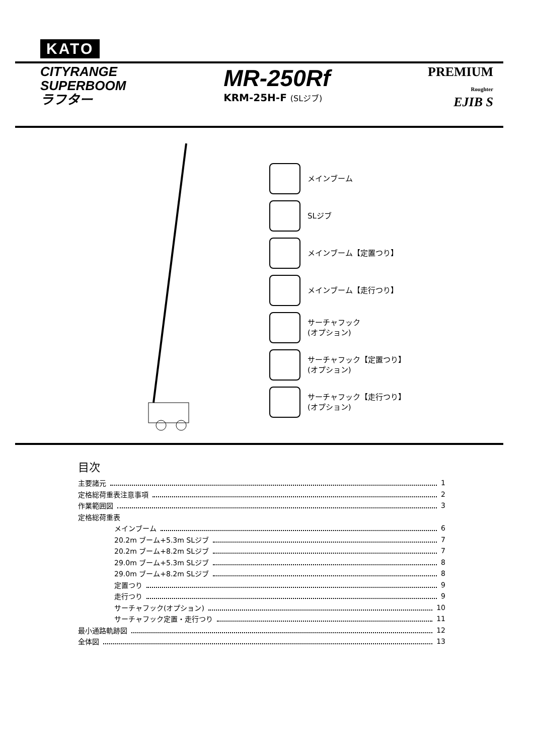KATO
CITYRANGE
SUPERBOOM
ラフター
MR-250Rf
KRM-25H-F (SLジブ)
PREMIUM
Roughter
EJIB S
メインブーム
SLジブ
メインブーム【定置つり】
メインブーム【走行つり】
サーチャフック
(オプション)
サーチャフック【定置つり】
(オプション)
サーチャフック【走行つり】
(オプション)
目次
主要諸元 1
定格総荷重表注意事項 2
作業範囲図 3
定格総荷重表
メインブーム 6
20.2m ブーム+5.3m SLジブ 7
20.2m ブーム+8.2m SLジブ 7
29.0m ブーム+5.3m SLジブ 8
29.0m ブーム+8.2m SLジブ 8
定置つり 9
走行つり 9
サーチャフック(オプション) 10
サーチャフック定置・走行つり 11
最小通路軌跡図 12
全体図 13